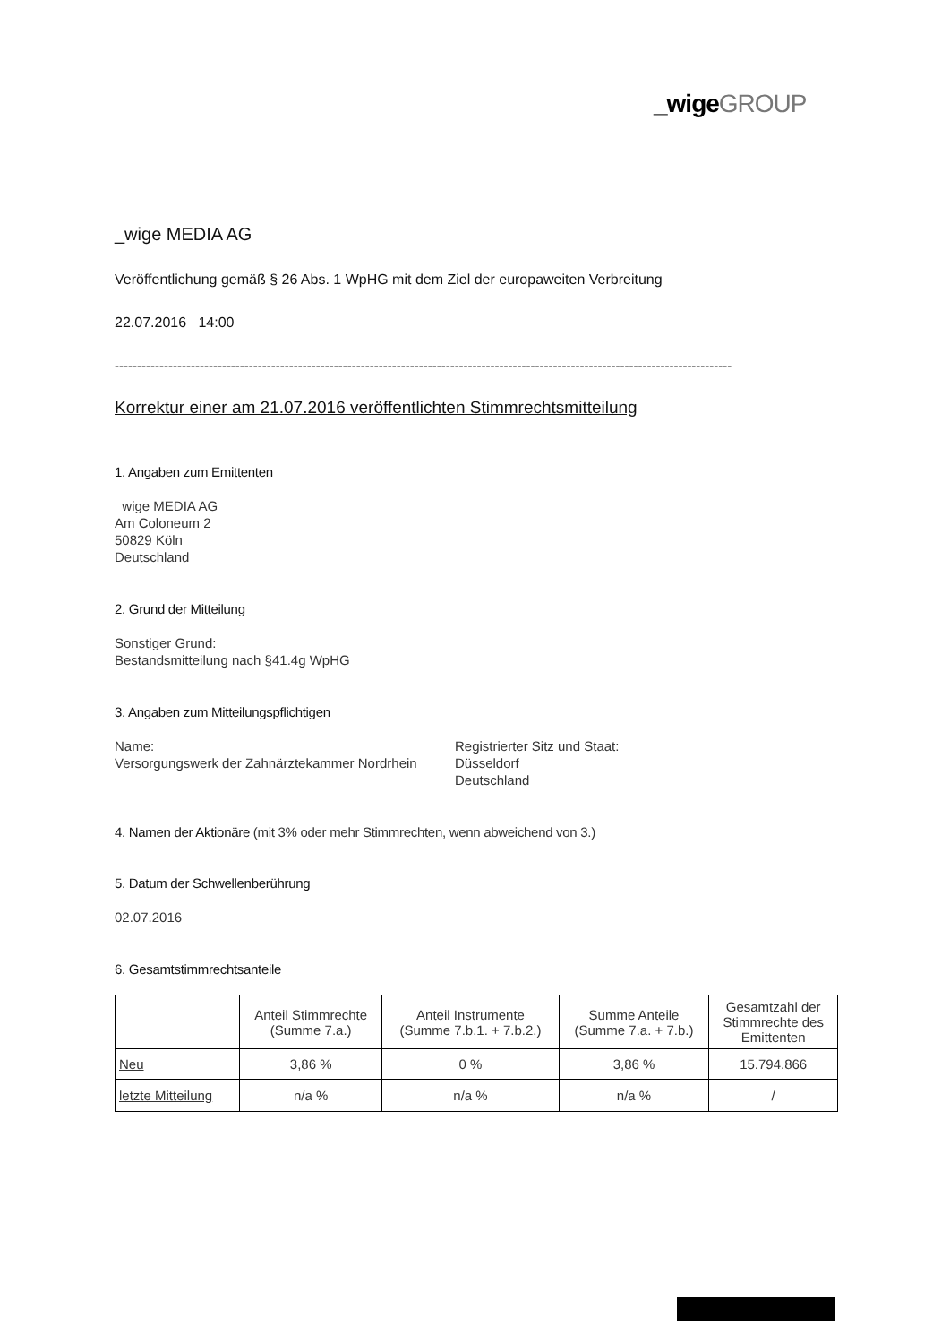_wige GROUP
_wige MEDIA AG
Veröffentlichung gemäß § 26 Abs. 1 WpHG mit dem Ziel der europaweiten Verbreitung
22.07.2016 14:00
------------------------------------------------------------------------------------------------------------------------------------------
Korrektur einer am 21.07.2016 veröffentlichten Stimmrechtsmitteilung
1. Angaben zum Emittenten
_wige MEDIA AG
Am Coloneum 2
50829 Köln
Deutschland
2. Grund der Mitteilung
Sonstiger Grund:
Bestandsmitteilung nach §41.4g WpHG
3. Angaben zum Mitteilungspflichtigen
Name:
Versorgungswerk der Zahnärztekammer Nordrhein
Registrierter Sitz und Staat:
Düsseldorf
Deutschland
4. Namen der Aktionäre (mit 3% oder mehr Stimmrechten, wenn abweichend von 3.)
5. Datum der Schwellenberührung
02.07.2016
6. Gesamtstimmrechtsanteile
| | Anteil Stimmrechte (Summe 7.a.) | Anteil Instrumente (Summe 7.b.1. + 7.b.2.) | Summe Anteile (Summe 7.a. + 7.b.) | Gesamtzahl der Stimmrechte des Emittenten |
| --- | --- | --- | --- | --- |
| Neu | 3,86 % | 0 % | 3,86 % | 15.794.866 |
| letzte Mitteilung | n/a % | n/a % | n/a % | / |